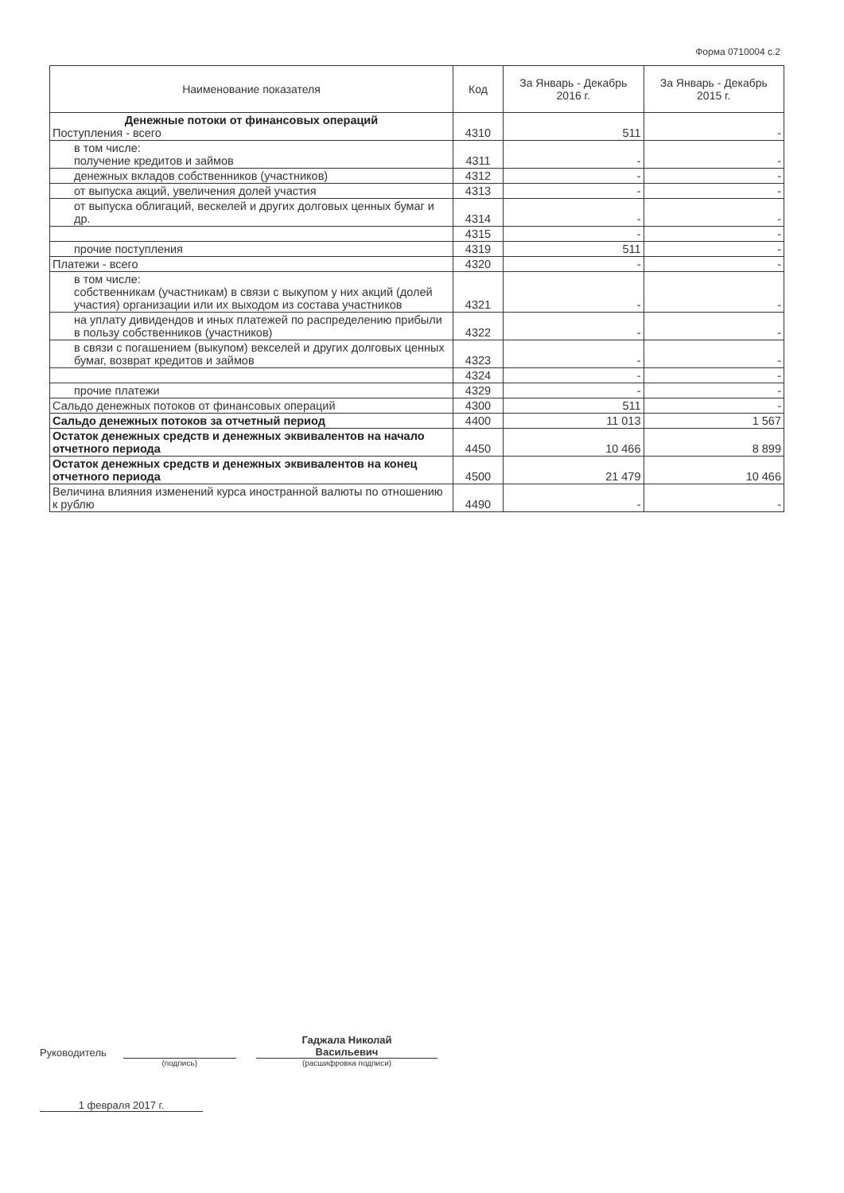Форма 0710004 с.2
| Наименование показателя | Код | За Январь - Декабрь 2016 г. | За Январь - Декабрь 2015 г. |
| --- | --- | --- | --- |
| Денежные потоки от финансовых операций Поступления - всего | 4310 | 511 | - |
| в том числе: получение кредитов и займов | 4311 | - | - |
| денежных вкладов собственников (участников) | 4312 | - | - |
| от выпуска акций, увеличения долей участия | 4313 | - | - |
| от выпуска облигаций, вескелей и других долговых ценных бумаг и др. | 4314 | - | - |
| | 4315 | - | - |
| прочие поступления | 4319 | 511 | - |
| Платежи - всего | 4320 | - | - |
| в том числе: собственникам (участникам) в связи с выкупом у них акций (долей участия) организации или их выходом из состава участников | 4321 | - | - |
| на уплату дивидендов и иных платежей по распределению прибыли в пользу собственников (участников) | 4322 | - | - |
| в связи с погашением (выкупом) векселей и других долговых ценных бумаг, возврат кредитов и займов | 4323 | - | - |
| | 4324 | - | - |
| прочие платежи | 4329 | - | - |
| Сальдо денежных потоков от финансовых операций | 4300 | 511 | - |
| Сальдо денежных потоков за отчетный период | 4400 | 11 013 | 1 567 |
| Остаток денежных средств и денежных эквивалентов на начало отчетного периода | 4450 | 10 466 | 8 899 |
| Остаток денежных средств и денежных эквивалентов на конец отчетного периода | 4500 | 21 479 | 10 466 |
| Величина влияния изменений курса иностранной валюты по отношению к рублю | 4490 | - | - |
Руководитель
Гаджала Николай
Васильевич
(подпись) (расшифровка подписи)
1 февраля 2017 г.